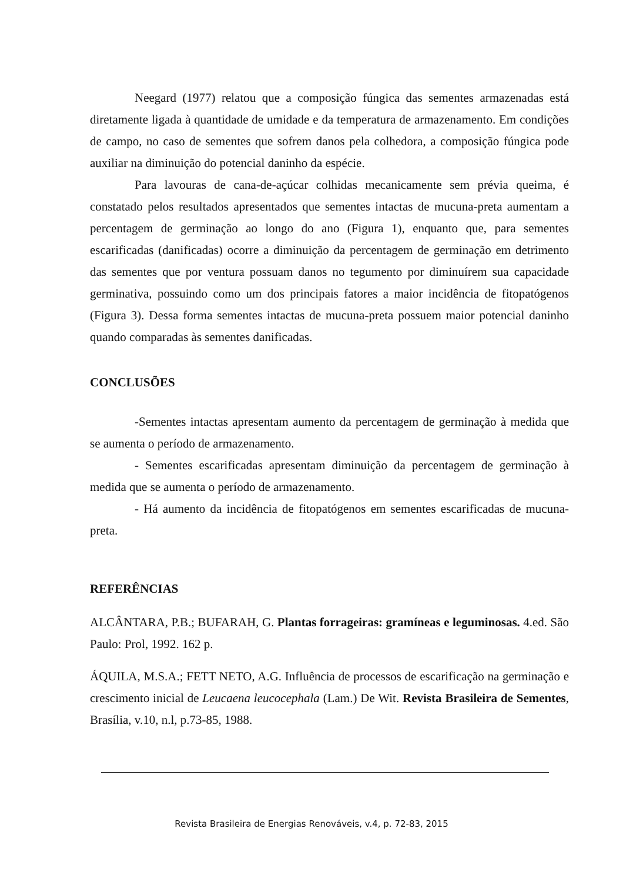Neegard (1977) relatou que a composição fúngica das sementes armazenadas está diretamente ligada à quantidade de umidade e da temperatura de armazenamento. Em condições de campo, no caso de sementes que sofrem danos pela colhedora, a composição fúngica pode auxiliar na diminuição do potencial daninho da espécie.
Para lavouras de cana-de-açúcar colhidas mecanicamente sem prévia queima, é constatado pelos resultados apresentados que sementes intactas de mucuna-preta aumentam a percentagem de germinação ao longo do ano (Figura 1), enquanto que, para sementes escarificadas (danificadas) ocorre a diminuição da percentagem de germinação em detrimento das sementes que por ventura possuam danos no tegumento por diminuírem sua capacidade germinativa, possuindo como um dos principais fatores a maior incidência de fitopatógenos (Figura 3). Dessa forma sementes intactas de mucuna-preta possuem maior potencial daninho quando comparadas às sementes danificadas.
CONCLUSÕES
-Sementes intactas apresentam aumento da percentagem de germinação à medida que se aumenta o período de armazenamento.
- Sementes escarificadas apresentam diminuição da percentagem de germinação à medida que se aumenta o período de armazenamento.
- Há aumento da incidência de fitopatógenos em sementes escarificadas de mucuna-preta.
REFERÊNCIAS
ALCÂNTARA, P.B.; BUFARAH, G. Plantas forrageiras: gramíneas e leguminosas. 4.ed. São Paulo: Prol, 1992. 162 p.
ÁQUILA, M.S.A.; FETT NETO, A.G. Influência de processos de escarificação na germinação e crescimento inicial de Leucaena leucocephala (Lam.) De Wit. Revista Brasileira de Sementes, Brasília, v.10, n.l, p.73-85, 1988.
Revista Brasileira de Energias Renováveis, v.4, p. 72-83, 2015